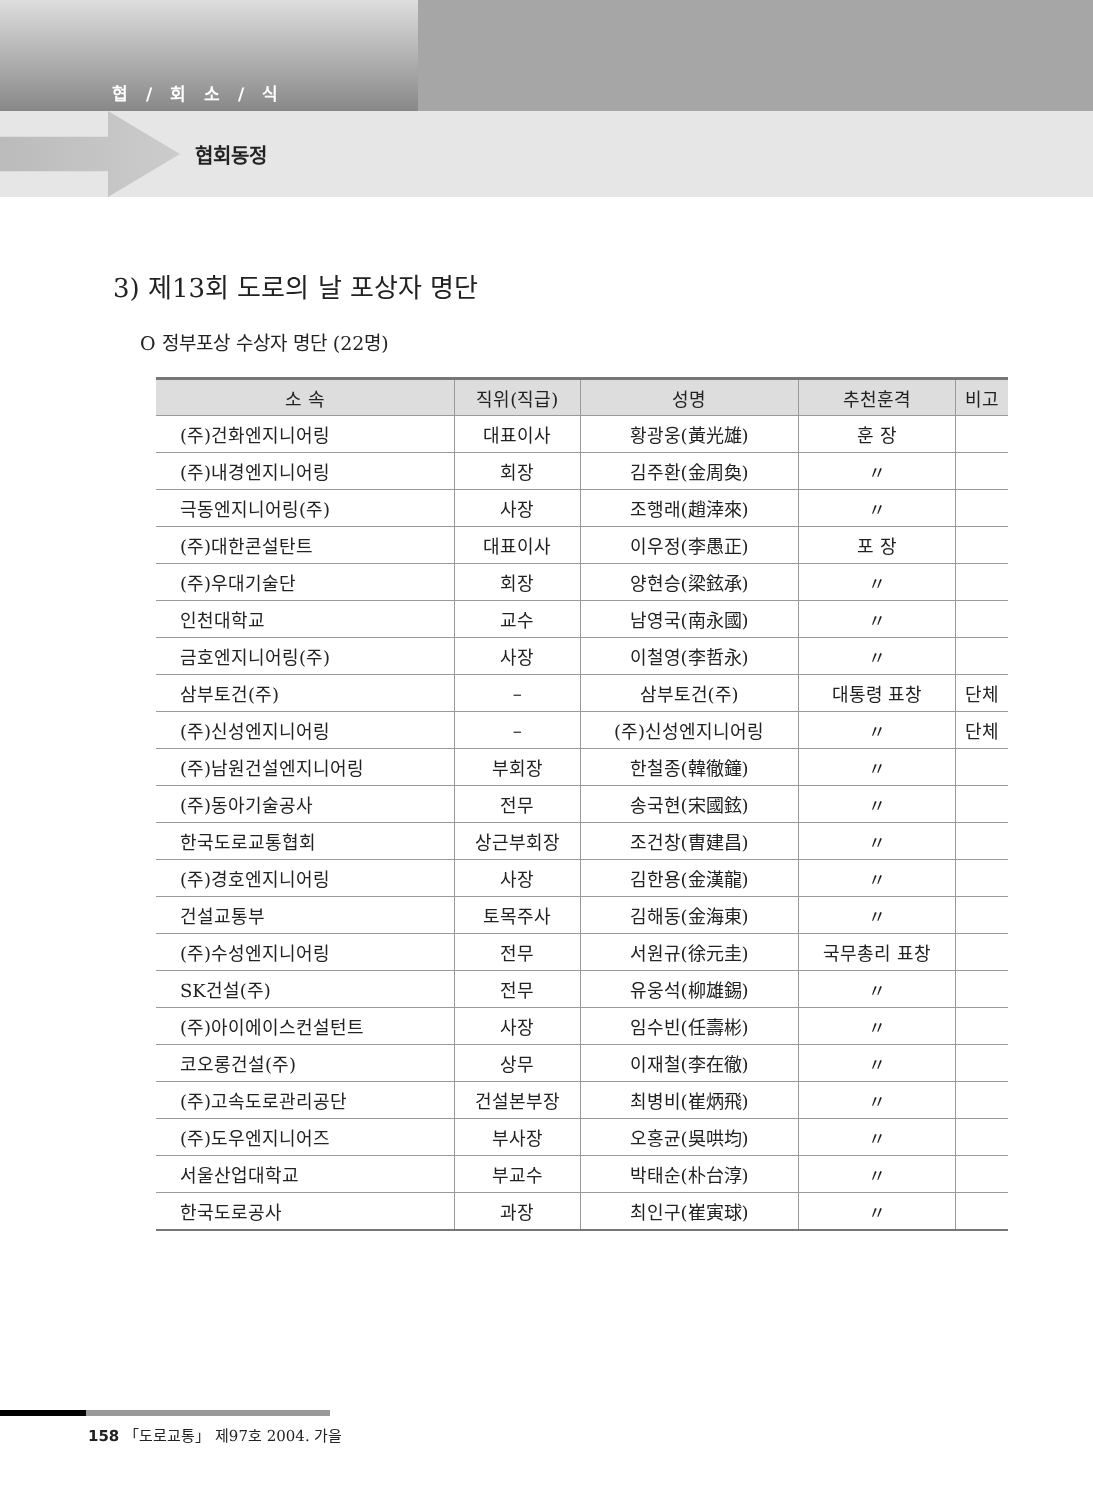협 / 회 소 / 식
협회동정
3) 제13회 도로의 날 포상자 명단
O 정부포상 수상자 명단 (22명)
| 소 속 | 직위(직급) | 성명 | 추천훈격 | 비고 |
| --- | --- | --- | --- | --- |
| (주)건화엔지니어링 | 대표이사 | 황광웅(黃光雄) | 훈 장 | |
| (주)내경엔지니어링 | 회장 | 김주환(金周奐) | 〃 | |
| 극동엔지니어링(주) | 사장 | 조행래(趙涬來) | 〃 | |
| (주)대한콘설탄트 | 대표이사 | 이우정(李愚正) | 포 장 | |
| (주)우대기술단 | 회장 | 양현승(梁鉉承) | 〃 | |
| 인천대학교 | 교수 | 남영국(南永國) | 〃 | |
| 금호엔지니어링(주) | 사장 | 이철영(李哲永) | 〃 | |
| 삼부토건(주) | – | 삼부토건(주) | 대통령 표창 | 단체 |
| (주)신성엔지니어링 | – | (주)신성엔지니어링 | 〃 | 단체 |
| (주)남원건설엔지니어링 | 부회장 | 한철종(韓徹鐘) | 〃 | |
| (주)동아기술공사 | 전무 | 송국현(宋國鉉) | 〃 | |
| 한국도로교통협회 | 상근부회장 | 조건창(曺建昌) | 〃 | |
| (주)경호엔지니어링 | 사장 | 김한용(金漢龍) | 〃 | |
| 건설교통부 | 토목주사 | 김해동(金海東) | 〃 | |
| (주)수성엔지니어링 | 전무 | 서원규(徐元圭) | 국무총리 표창 | |
| SK건설(주) | 전무 | 유웅석(柳雄錫) | 〃 | |
| (주)아이에이스컨설턴트 | 사장 | 임수빈(任壽彬) | 〃 | |
| 코오롱건설(주) | 상무 | 이재철(李在徹) | 〃 | |
| (주)고속도로관리공단 | 건설본부장 | 최병비(崔炳飛) | 〃 | |
| (주)도우엔지니어즈 | 부사장 | 오홍균(吳哄均) | 〃 | |
| 서울산업대학교 | 부교수 | 박태순(朴台淳) | 〃 | |
| 한국도로공사 | 과장 | 최인구(崔寅球) | 〃 | |
158 「도로교통」 제97호 2004. 가을